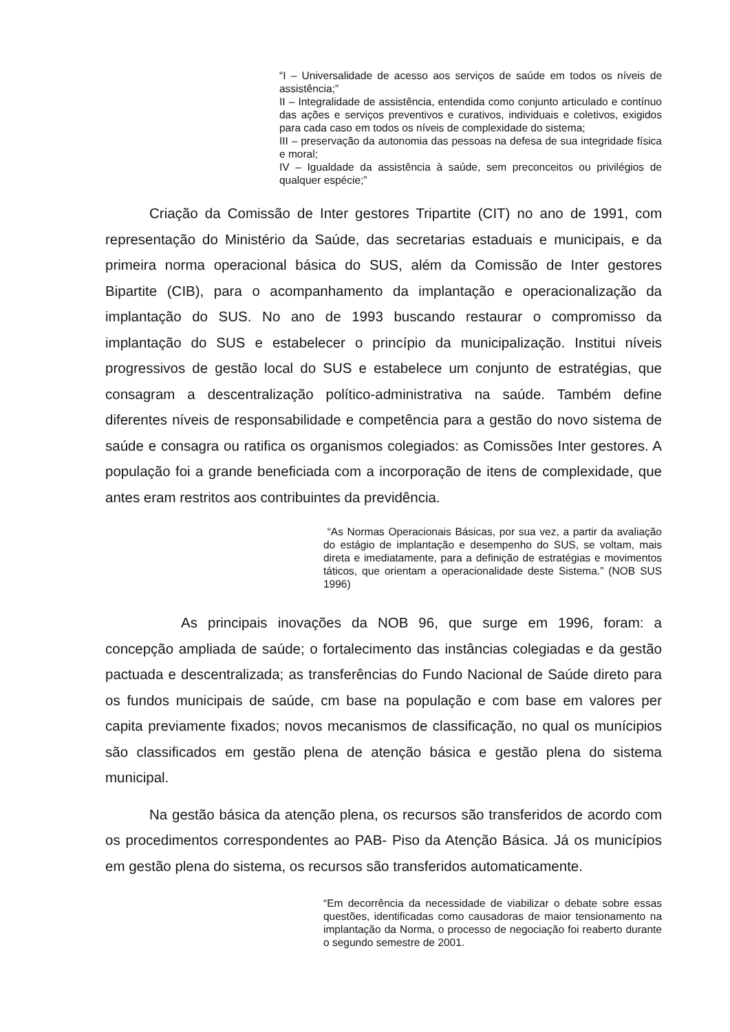“I – Universalidade de acesso aos serviços de saúde em todos os níveis de assistência;”
II – Integralidade de assistência, entendida como conjunto articulado e contínuo das ações e serviços preventivos e curativos, individuais e coletivos, exigidos para cada caso em todos os níveis de complexidade do sistema;
III – preservação da autonomia das pessoas na defesa de sua integridade física e moral;
IV – Igualdade da assistência à saúde, sem preconceitos ou privilégios de qualquer espécie;”
Criação da Comissão de Inter gestores Tripartite (CIT) no ano de 1991, com representação do Ministério da Saúde, das secretarias estaduais e municipais, e da primeira norma operacional básica do SUS, além da Comissão de Inter gestores Bipartite (CIB), para o acompanhamento da implantação e operacionalização da implantação do SUS. No ano de 1993 buscando restaurar o compromisso da implantação do SUS e estabelecer o princípio da municipalização. Institui níveis progressivos de gestão local do SUS e estabelece um conjunto de estratégias, que consagram a descentralização político-administrativa na saúde. Também define diferentes níveis de responsabilidade e competência para a gestão do novo sistema de saúde e consagra ou ratifica os organismos colegiados: as Comissões Inter gestores. A população foi a grande beneficiada com a incorporação de itens de complexidade, que antes eram restritos aos contribuintes da previdência.
“As Normas Operacionais Básicas, por sua vez, a partir da avaliação do estágio de implantação e desempenho do SUS, se voltam, mais direta e imediatamente, para a definição de estratégias e movimentos táticos, que orientam a operacionalidade deste Sistema.” (NOB SUS 1996)
As principais inovações da NOB 96, que surge em 1996, foram: a concepção ampliada de saúde; o fortalecimento das instâncias colegiadas e da gestão pactuada e descentralizada; as transferências do Fundo Nacional de Saúde direto para os fundos municipais de saúde, cm base na população e com base em valores per capita previamente fixados; novos mecanismos de classificação, no qual os munícipios são classificados em gestão plena de atenção básica e gestão plena do sistema municipal.
Na gestão básica da atenção plena, os recursos são transferidos de acordo com os procedimentos correspondentes ao PAB- Piso da Atenção Básica. Já os municípios em gestão plena do sistema, os recursos são transferidos automaticamente.
“Em decorrência da necessidade de viabilizar o debate sobre essas questões, identificadas como causadoras de maior tensionamento na implantação da Norma, o processo de negociação foi reaberto durante o segundo semestre de 2001.